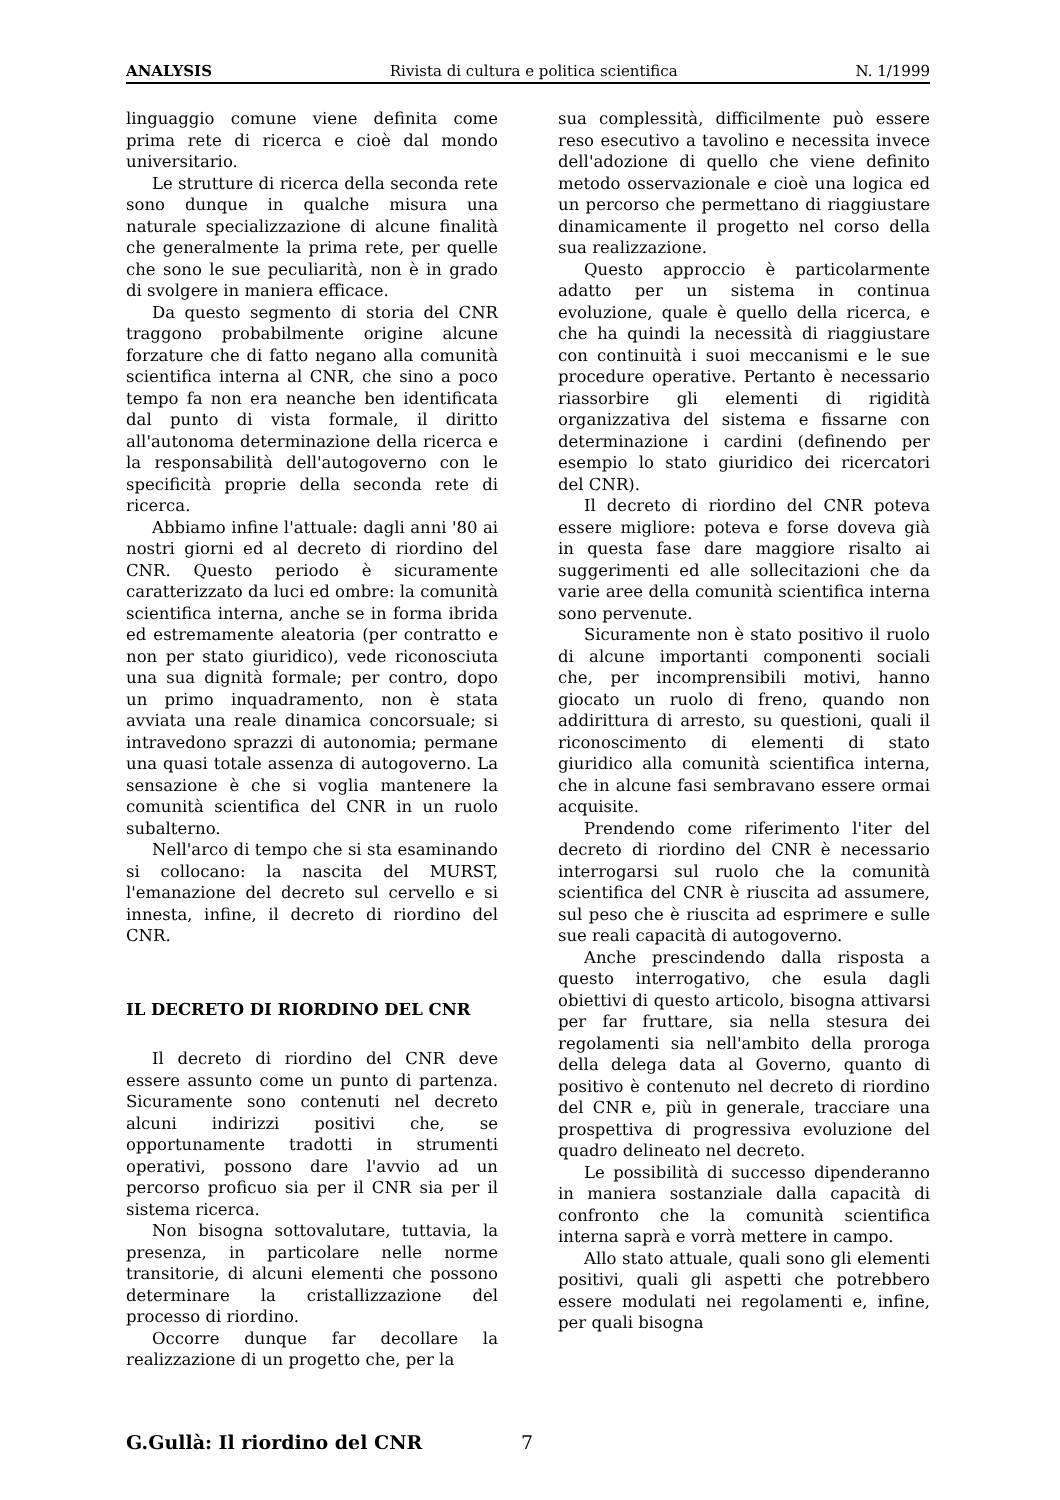ANALYSIS Rivista di cultura e politica scientifica N. 1/1999
linguaggio comune viene definita come prima rete di ricerca e cioè dal mondo universitario.
Le strutture di ricerca della seconda rete sono dunque in qualche misura una naturale specializzazione di alcune finalità che generalmente la prima rete, per quelle che sono le sue peculiarità, non è in grado di svolgere in maniera efficace.
Da questo segmento di storia del CNR traggono probabilmente origine alcune forzature che di fatto negano alla comunità scientifica interna al CNR, che sino a poco tempo fa non era neanche ben identificata dal punto di vista formale, il diritto all'autonoma determinazione della ricerca e la responsabilità dell'autogoverno con le specificità proprie della seconda rete di ricerca.
Abbiamo infine l'attuale: dagli anni '80 ai nostri giorni ed al decreto di riordino del CNR. Questo periodo è sicuramente caratterizzato da luci ed ombre: la comunità scientifica interna, anche se in forma ibrida ed estremamente aleatoria (per contratto e non per stato giuridico), vede riconosciuta una sua dignità formale; per contro, dopo un primo inquadramento, non è stata avviata una reale dinamica concorsuale; si intravedono sprazzi di autonomia; permane una quasi totale assenza di autogoverno. La sensazione è che si voglia mantenere la comunità scientifica del CNR in un ruolo subalterno.
Nell'arco di tempo che si sta esaminando si collocano: la nascita del MURST, l'emanazione del decreto sul cervello e si innesta, infine, il decreto di riordino del CNR.
IL DECRETO DI RIORDINO DEL CNR
Il decreto di riordino del CNR deve essere assunto come un punto di partenza. Sicuramente sono contenuti nel decreto alcuni indirizzi positivi che, se opportunamente tradotti in strumenti operativi, possono dare l'avvio ad un percorso proficuo sia per il CNR sia per il sistema ricerca.
Non bisogna sottovalutare, tuttavia, la presenza, in particolare nelle norme transitorie, di alcuni elementi che possono determinare la cristallizzazione del processo di riordino.
Occorre dunque far decollare la realizzazione di un progetto che, per la
sua complessità, difficilmente può essere reso esecutivo a tavolino e necessita invece dell'adozione di quello che viene definito metodo osservazionale e cioè una logica ed un percorso che permettano di riaggiustare dinamicamente il progetto nel corso della sua realizzazione.
Questo approccio è particolarmente adatto per un sistema in continua evoluzione, quale è quello della ricerca, e che ha quindi la necessità di riaggiustare con continuità i suoi meccanismi e le sue procedure operative. Pertanto è necessario riassorbire gli elementi di rigidità organizzativa del sistema e fissarne con determinazione i cardini (definendo per esempio lo stato giuridico dei ricercatori del CNR).
Il decreto di riordino del CNR poteva essere migliore: poteva e forse doveva già in questa fase dare maggiore risalto ai suggerimenti ed alle sollecitazioni che da varie aree della comunità scientifica interna sono pervenute.
Sicuramente non è stato positivo il ruolo di alcune importanti componenti sociali che, per incomprensibili motivi, hanno giocato un ruolo di freno, quando non addirittura di arresto, su questioni, quali il riconoscimento di elementi di stato giuridico alla comunità scientifica interna, che in alcune fasi sembravano essere ormai acquisite.
Prendendo come riferimento l'iter del decreto di riordino del CNR è necessario interrogarsi sul ruolo che la comunità scientifica del CNR è riuscita ad assumere, sul peso che è riuscita ad esprimere e sulle sue reali capacità di autogoverno.
Anche prescindendo dalla risposta a questo interrogativo, che esula dagli obiettivi di questo articolo, bisogna attivarsi per far fruttare, sia nella stesura dei regolamenti sia nell'ambito della proroga della delega data al Governo, quanto di positivo è contenuto nel decreto di riordino del CNR e, più in generale, tracciare una prospettiva di progressiva evoluzione del quadro delineato nel decreto.
Le possibilità di successo dipenderanno in maniera sostanziale dalla capacità di confronto che la comunità scientifica interna saprà e vorrà mettere in campo.
Allo stato attuale, quali sono gli elementi positivi, quali gli aspetti che potrebbero essere modulati nei regolamenti e, infine, per quali bisogna
G.Gullà: Il riordino del CNR 7